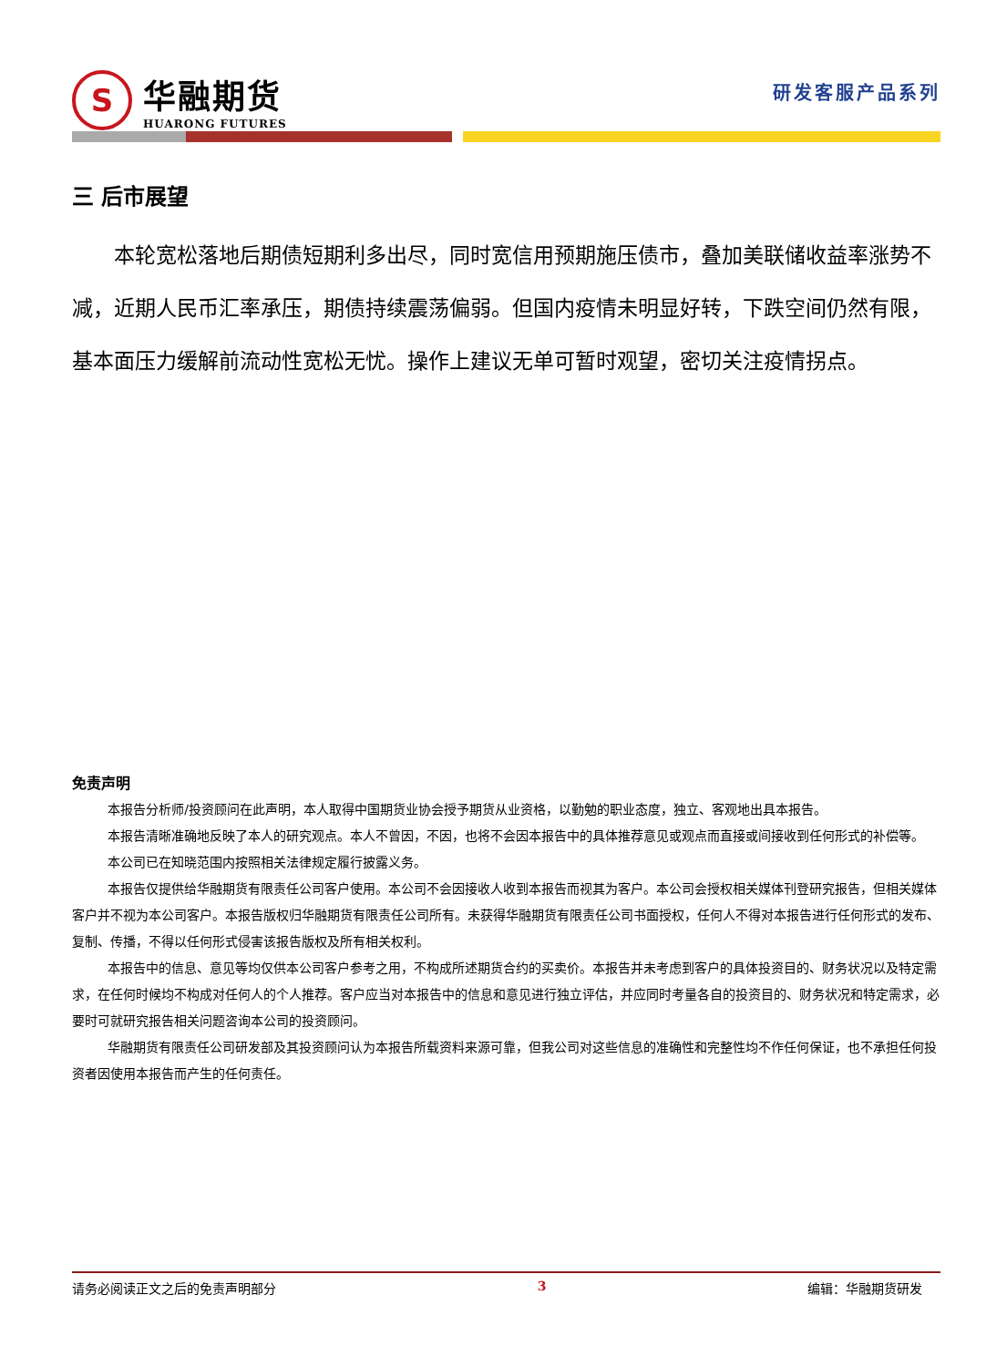S
华融期货
HUARONG FUTURES
研发客服产品系列
三 后市展望
本轮宽松落地后期债短期利多出尽，同时宽信用预期施压债市，叠加美联储收益率涨势不减，近期人民币汇率承压，期债持续震荡偏弱。但国内疫情未明显好转，下跌空间仍然有限，基本面压力缓解前流动性宽松无忧。操作上建议无单可暂时观望，密切关注疫情拐点。
免责声明
本报告分析师/投资顾问在此声明，本人取得中国期货业协会授予期货从业资格，以勤勉的职业态度，独立、客观地出具本报告。
本报告清晰准确地反映了本人的研究观点。本人不曾因，不因，也将不会因本报告中的具体推荐意见或观点而直接或间接收到任何形式的补偿等。
本公司已在知晓范围内按照相关法律规定履行披露义务。
本报告仅提供给华融期货有限责任公司客户使用。本公司不会因接收人收到本报告而视其为客户。本公司会授权相关媒体刊登研究报告，但相关媒体客户并不视为本公司客户。本报告版权归华融期货有限责任公司所有。未获得华融期货有限责任公司书面授权，任何人不得对本报告进行任何形式的发布、复制、传播，不得以任何形式侵害该报告版权及所有相关权利。
本报告中的信息、意见等均仅供本公司客户参考之用，不构成所述期货合约的买卖价。本报告并未考虑到客户的具体投资目的、财务状况以及特定需求，在任何时候均不构成对任何人的个人推荐。客户应当对本报告中的信息和意见进行独立评估，并应同时考量各自的投资目的、财务状况和特定需求，必要时可就研究报告相关问题咨询本公司的投资顾问。
华融期货有限责任公司研发部及其投资顾问认为本报告所载资料来源可靠，但我公司对这些信息的准确性和完整性均不作任何保证，也不承担任何投资者因使用本报告而产生的任何责任。
请务必阅读正文之后的免责声明部分 3 编辑：华融期货研发